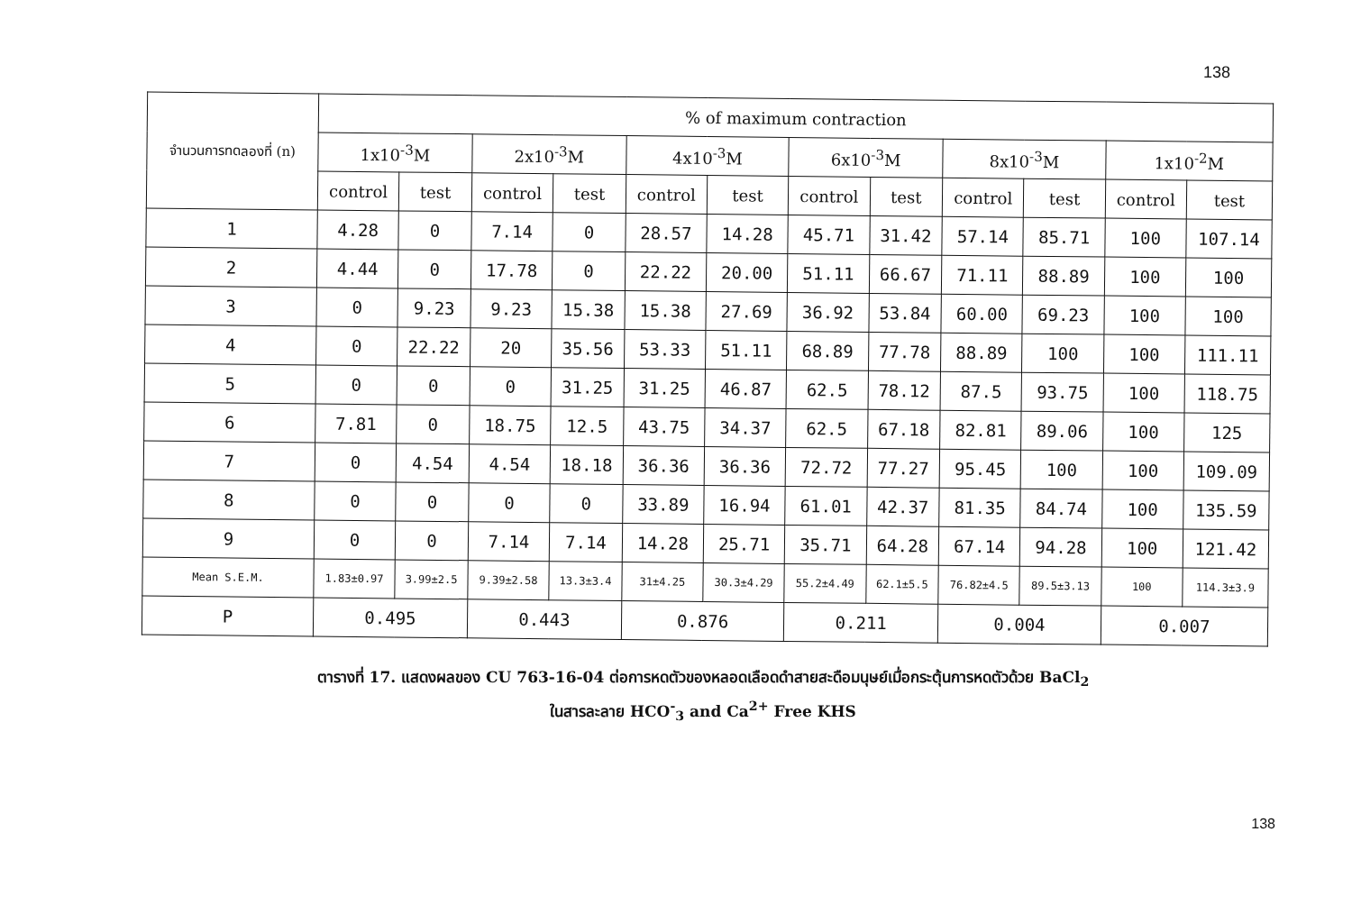138
| จำนวนการทดลองที่ (n) | % of maximum contraction | | | | | | | | | | | |
| --- | --- | --- | --- | --- | --- | --- | --- | --- | --- | --- | --- | --- |
| | 1x10<sup>-3</sup>M | | 2x10<sup>-3</sup>M | | 4x10<sup>-3</sup>M | | 6x10<sup>-3</sup>M | | 8x10<sup>-3</sup>M | | 1x10<sup>-2</sup>M | |
| | control | test | control | test | control | test | control | test | control | test | control | test |
| 1 | 4.28 | 0 | 7.14 | 0 | 28.57 | 14.28 | 45.71 | 31.42 | 57.14 | 85.71 | 100 | 107.14 |
| 2 | 4.44 | 0 | 17.78 | 0 | 22.22 | 20.00 | 51.11 | 66.67 | 71.11 | 88.89 | 100 | 100 |
| 3 | 0 | 9.23 | 9.23 | 15.38 | 15.38 | 27.69 | 36.92 | 53.84 | 60.00 | 69.23 | 100 | 100 |
| 4 | 0 | 22.22 | 20 | 35.56 | 53.33 | 51.11 | 68.89 | 77.78 | 88.89 | 100 | 100 | 111.11 |
| 5 | 0 | 0 | 0 | 31.25 | 31.25 | 46.87 | 62.5 | 78.12 | 87.5 | 93.75 | 100 | 118.75 |
| 6 | 7.81 | 0 | 18.75 | 12.5 | 43.75 | 34.37 | 62.5 | 67.18 | 82.81 | 89.06 | 100 | 125 |
| 7 | 0 | 4.54 | 4.54 | 18.18 | 36.36 | 36.36 | 72.72 | 77.27 | 95.45 | 100 | 100 | 109.09 |
| 8 | 0 | 0 | 0 | 0 | 33.89 | 16.94 | 61.01 | 42.37 | 81.35 | 84.74 | 100 | 135.59 |
| 9 | 0 | 0 | 7.14 | 7.14 | 14.28 | 25.71 | 35.71 | 64.28 | 67.14 | 94.28 | 100 | 121.42 |
| Mean S.E.M. | 1.83±0.97 | 3.99±2.5 | 9.39±2.58 | 13.3±3.4 | 31±4.25 | 30.3±4.29 | 55.2±4.49 | 62.1±5.5 | 76.82±4.5 | 89.5±3.13 | 100 | 114.3±3.9 |
| P | 0.495 | | 0.443 | | 0.876 | | 0.211 | | 0.004 | | 0.007 | |
ตารางที่ 17. แสดงผลของ CU 763-16-04 ต่อการหดตัวของหลอดเลือดดำสายสะดือมนุษย์เมื่อกระตุ้นการหดตัวด้วย BaCl<sub>2</sub>
ในสารละลาย HCO<sup>-</sup><sub>3</sub> and Ca<sup>2+</sup> Free KHS
138